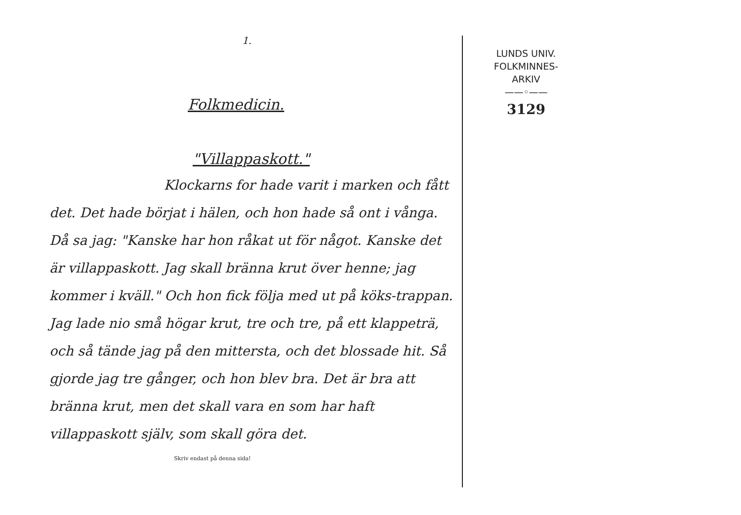1.
Folkmedicin.
"Villappaskott."
Klockarns for hade varit i marken och fått det. Det hade börjat i hälen, och hon hade så ont i vånga. Då sa jag: "Kanske har hon råkat ut för något. Kanske det är villappaskott. Jag skall bränna krut över henne; jag kommer i kväll." Och hon fick följa med ut på köks-trappan. Jag lade nio små högar krut, tre och tre, på ett klappeträ, och så tände jag på den mittersta, och det blossade hit. Så gjorde jag tre gånger, och hon blev bra. Det är bra att bränna krut, men det skall vara en som har haft villappaskott själv, som skall göra det.
Skriv endast på denna sida!
LUNDS UNIV.
FOLKMINNES-
ARKIV
——◦——
3129